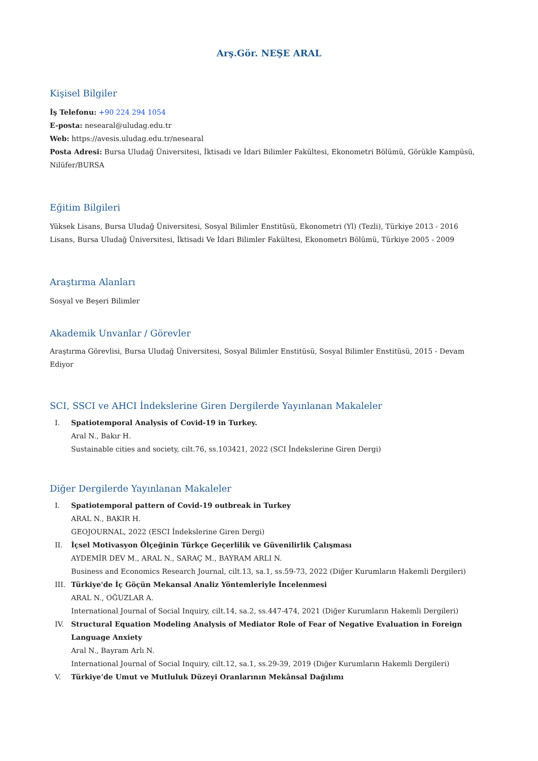Arş.Gör. NEŞE ARAL
Kişisel Bilgiler
İş Telefonu: +90 224 294 1054
E-posta: nesearal@uludag.edu.tr
Web: https://avesis.uludag.edu.tr/nesearal
Posta Adresi: Bursa Uludağ Üniversitesi, İktisadi ve İdari Bilimler Fakültesi, Ekonometri Bölümü, Görükle Kampüsü, Nilüfer/BURSA
Eğitim Bilgileri
Yüksek Lisans, Bursa Uludağ Üniversitesi, Sosyal Bilimler Enstitüsü, Ekonometri (Yl) (Tezli), Türkiye 2013 - 2016
Lisans, Bursa Uludağ Üniversitesi, İktisadi Ve İdari Bilimler Fakültesi, Ekonometri Bölümü, Türkiye 2005 - 2009
Araştırma Alanları
Sosyal ve Beşeri Bilimler
Akademik Unvanlar / Görevler
Araştırma Görevlisi, Bursa Uludağ Üniversitesi, Sosyal Bilimler Enstitüsü, Sosyal Bilimler Enstitüsü, 2015 - Devam Ediyor
SCI, SSCI ve AHCI İndekslerine Giren Dergilerde Yayınlanan Makaleler
I. Spatiotemporal Analysis of Covid-19 in Turkey.
Aral N., Bakır H.
Sustainable cities and society, cilt.76, ss.103421, 2022 (SCI İndekslerine Giren Dergi)
Diğer Dergilerde Yayınlanan Makaleler
I. Spatiotemporal pattern of Covid-19 outbreak in Turkey
ARAL N., BAKIR H.
GEOJOURNAL, 2022 (ESCI İndekslerine Giren Dergi)
II. İçsel Motivasyon Ölçeğinin Türkçe Geçerlilik ve Güvenilirlik Çalışması
AYDEMİR DEV M., ARAL N., SARAÇ M., BAYRAM ARLI N.
Business and Economics Research Journal, cilt.13, sa.1, ss.59-73, 2022 (Diğer Kurumların Hakemli Dergileri)
III. Türkiye'de İç Göçün Mekansal Analiz Yöntemleriyle İncelenmesi
ARAL N., OĞUZLAR A.
International Journal of Social Inquiry, cilt.14, sa.2, ss.447-474, 2021 (Diğer Kurumların Hakemli Dergileri)
IV. Structural Equation Modeling Analysis of Mediator Role of Fear of Negative Evaluation in Foreign Language Anxiety
Aral N., Bayram Arlı N.
International Journal of Social Inquiry, cilt.12, sa.1, ss.29-39, 2019 (Diğer Kurumların Hakemli Dergileri)
V. Türkiye’de Umut ve Mutluluk Düzeyi Oranlarının Mekânsal Dağılımı